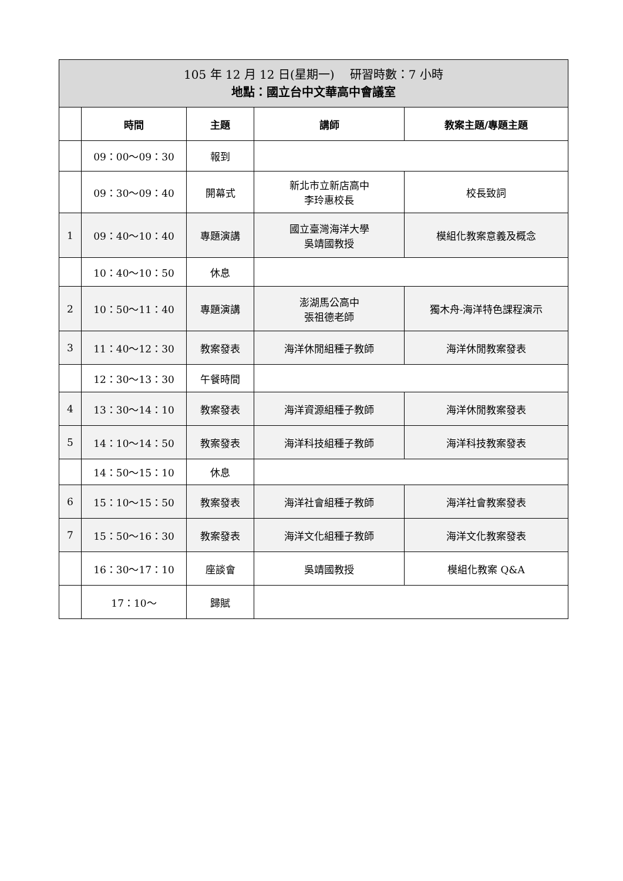| 105 年 12 月 12 日(星期一) 研習時數：7 小時 地點：國立台中文華高中會議室 | | | | |
| | 時間 | 主題 | 講師 | 教案主題/專題主題 |
| | 09：00～09：30 | 報到 | | |
| | 09：30～09：40 | 開幕式 | 新北市立新店高中 李玲惠校長 | 校長致詞 |
| 1 | 09：40～10：40 | 專題演講 | 國立臺灣海洋大學 吳靖國教授 | 模組化教案意義及概念 |
| | 10：40～10：50 | 休息 | | |
| 2 | 10：50～11：40 | 專題演講 | 澎湖馬公高中 張祖德老師 | 獨木舟-海洋特色課程演示 |
| 3 | 11：40～12：30 | 教案發表 | 海洋休閒組種子教師 | 海洋休閒教案發表 |
| | 12：30～13：30 | 午餐時間 | | |
| 4 | 13：30～14：10 | 教案發表 | 海洋資源組種子教師 | 海洋休閒教案發表 |
| 5 | 14：10～14：50 | 教案發表 | 海洋科技組種子教師 | 海洋科技教案發表 |
| | 14：50～15：10 | 休息 | | |
| 6 | 15：10～15：50 | 教案發表 | 海洋社會組種子教師 | 海洋社會教案發表 |
| 7 | 15：50～16：30 | 教案發表 | 海洋文化組種子教師 | 海洋文化教案發表 |
| | 16：30～17：10 | 座談會 | 吳靖國教授 | 模組化教案 Q&A |
| | 17：10～ | 歸賦 | | |